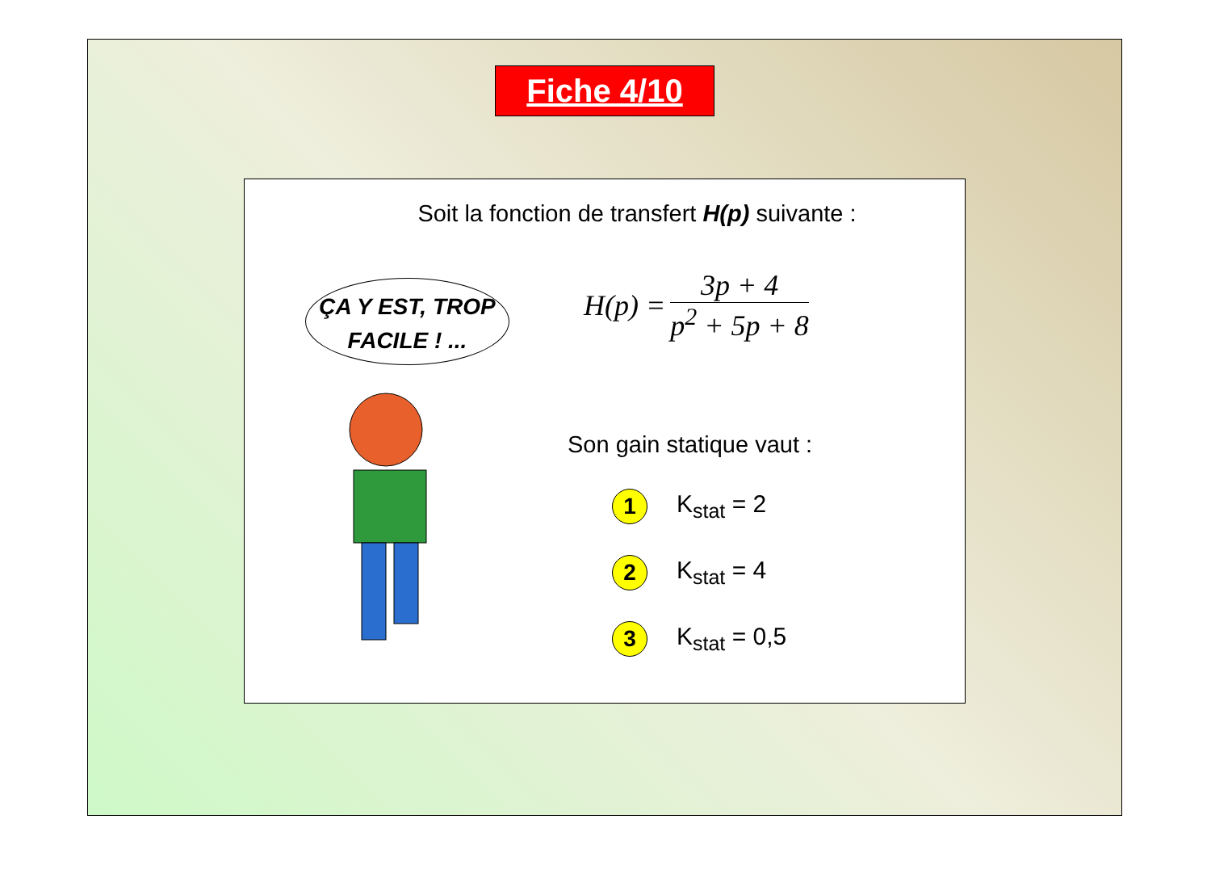Fiche 4/10
Soit la fonction de transfert H(p) suivante :
ÇA Y EST, TROP
FACILE ! ...
H(p) =
3p + 4
p<sup>2</sup> + 5p + 8
Son gain statique vaut :
1
K<sub>stat</sub> = 2
2
K<sub>stat</sub> = 4
3
K<sub>stat</sub> = 0,5